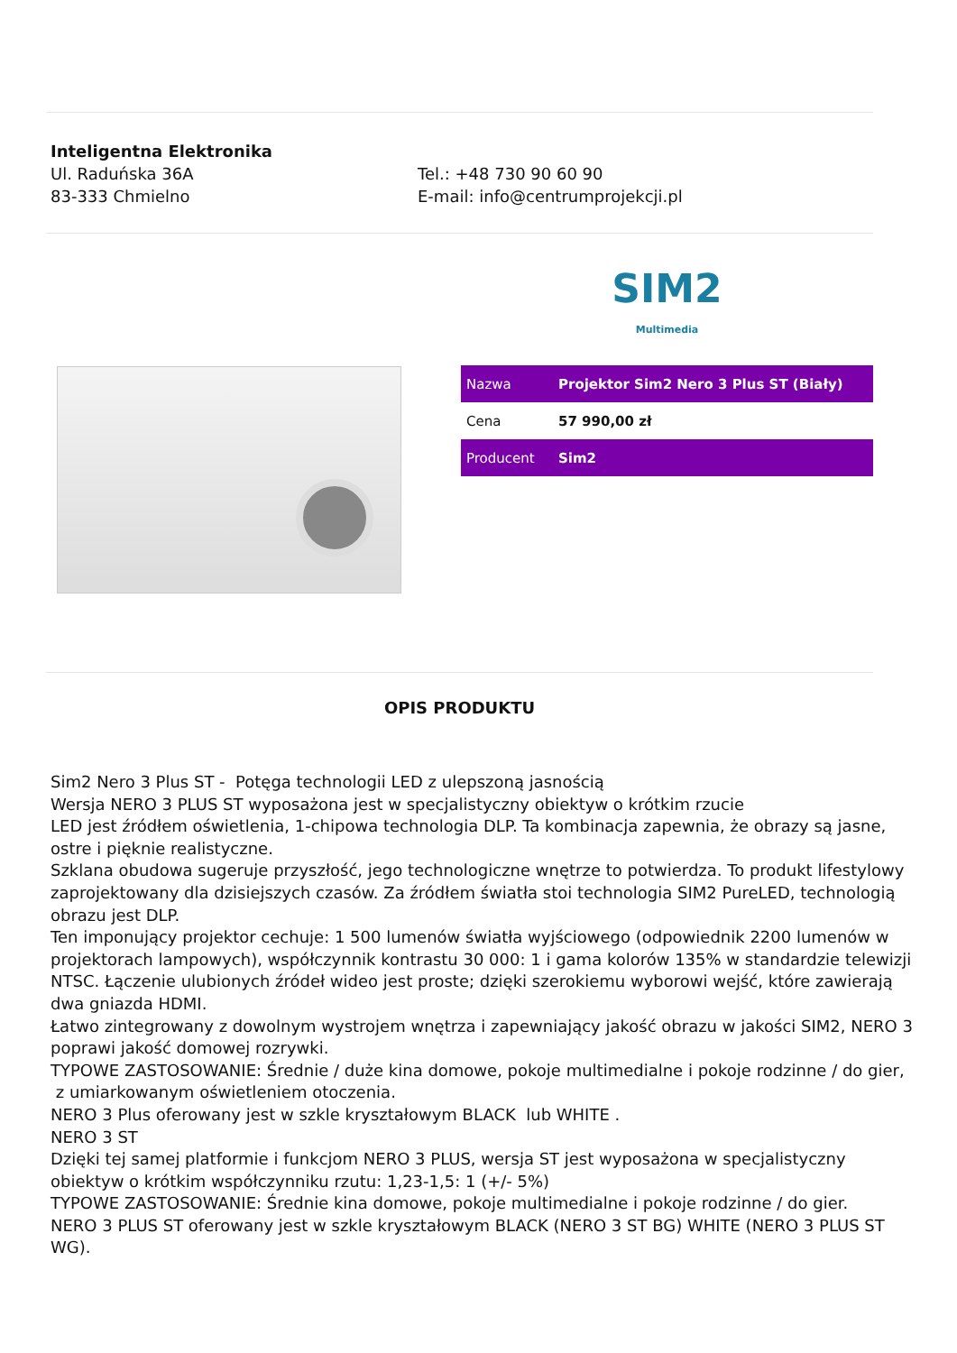Inteligentna Elektronika
Ul. Raduńska 36A
83-333 Chmielno
Tel.: +48 730 90 60 90
E-mail: info@centrumprojekcji.pl
SIM2
Multimedia
| Nazwa | Projektor Sim2 Nero 3 Plus ST (Biały) |
| Cena | 57 990,00 zł |
| Producent | Sim2 |
OPIS PRODUKTU
Sim2 Nero 3 Plus ST - Potęga technologii LED z ulepszoną jasnością
Wersja NERO 3 PLUS ST wyposażona jest w specjalistyczny obiektyw o krótkim rzucie
LED jest źródłem oświetlenia, 1-chipowa technologia DLP. Ta kombinacja zapewnia, że obrazy są jasne, ostre i pięknie realistyczne.
Szklana obudowa sugeruje przyszłość, jego technologiczne wnętrze to potwierdza. To produkt lifestylowy zaprojektowany dla dzisiejszych czasów. Za źródłem światła stoi technologia SIM2 PureLED, technologią obrazu jest DLP.
Ten imponujący projektor cechuje: 1 500 lumenów światła wyjściowego (odpowiednik 2200 lumenów w projektorach lampowych), współczynnik kontrastu 30 000: 1 i gama kolorów 135% w standardzie telewizji NTSC. Łączenie ulubionych źródeł wideo jest proste; dzięki szerokiemu wyborowi wejść, które zawierają dwa gniazda HDMI.
Łatwo zintegrowany z dowolnym wystrojem wnętrza i zapewniający jakość obrazu w jakości SIM2, NERO 3 poprawi jakość domowej rozrywki.
TYPOWE ZASTOSOWANIE: Średnie / duże kina domowe, pokoje multimedialne i pokoje rodzinne / do gier, z umiarkowanym oświetleniem otoczenia.
NERO 3 Plus oferowany jest w szkle kryształowym BLACK lub WHITE .
NERO 3 ST
Dzięki tej samej platformie i funkcjom NERO 3 PLUS, wersja ST jest wyposażona w specjalistyczny obiektyw o krótkim współczynniku rzutu: 1,23-1,5: 1 (+/- 5%)
TYPOWE ZASTOSOWANIE: Średnie kina domowe, pokoje multimedialne i pokoje rodzinne / do gier.
NERO 3 PLUS ST oferowany jest w szkle kryształowym BLACK (NERO 3 ST BG) WHITE (NERO 3 PLUS ST WG).